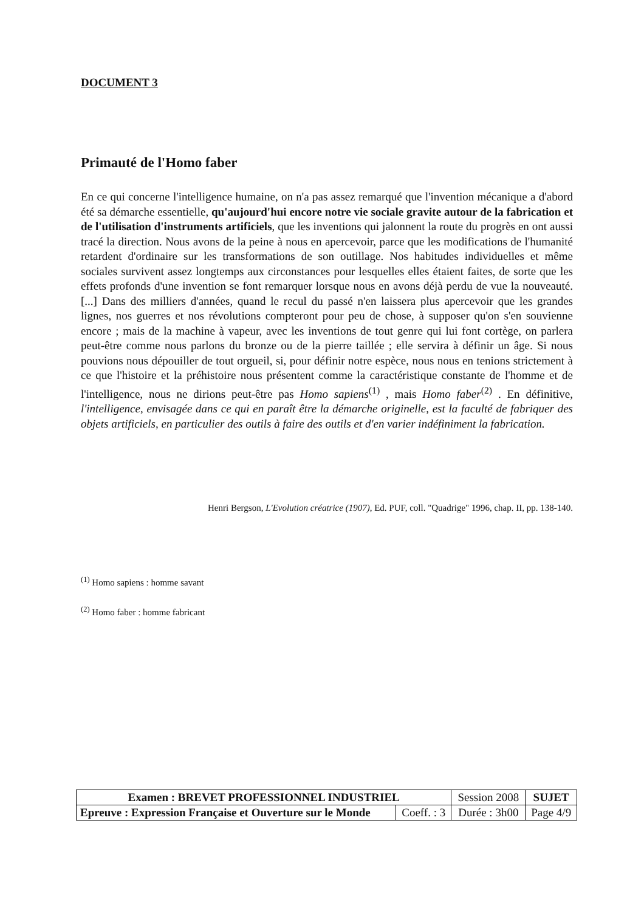DOCUMENT 3
Primauté de l'Homo faber
En ce qui concerne l'intelligence humaine, on n'a pas assez remarqué que l'invention mécanique a d'abord été sa démarche essentielle, qu'aujourd'hui encore notre vie sociale gravite autour de la fabrication et de l'utilisation d'instruments artificiels, que les inventions qui jalonnent la route du progrès en ont aussi tracé la direction. Nous avons de la peine à nous en apercevoir, parce que les modifications de l'humanité retardent d'ordinaire sur les transformations de son outillage. Nos habitudes individuelles et même sociales survivent assez longtemps aux circonstances pour lesquelles elles étaient faites, de sorte que les effets profonds d'une invention se font remarquer lorsque nous en avons déjà perdu de vue la nouveauté. [...] Dans des milliers d'années, quand le recul du passé n'en laissera plus apercevoir que les grandes lignes, nos guerres et nos révolutions compteront pour peu de chose, à supposer qu'on s'en souvienne encore ; mais de la machine à vapeur, avec les inventions de tout genre qui lui font cortège, on parlera peut-être comme nous parlons du bronze ou de la pierre taillée ; elle servira à définir un âge. Si nous pouvions nous dépouiller de tout orgueil, si, pour définir notre espèce, nous nous en tenions strictement à ce que l'histoire et la préhistoire nous présentent comme la caractéristique constante de l'homme et de l'intelligence, nous ne dirions peut-être pas Homo sapiens<sup>(1)</sup> , mais Homo faber<sup>(2)</sup> . En définitive, l'intelligence, envisagée dans ce qui en paraît être la démarche originelle, est la faculté de fabriquer des objets artificiels, en particulier des outils à faire des outils et d'en varier indéfiniment la fabrication.
Henri Bergson, L'Evolution créatrice (1907), Ed. PUF, coll. "Quadrige" 1996, chap. II, pp. 138-140.
<sup>(1)</sup> Homo sapiens : homme savant
<sup>(2)</sup> Homo faber : homme fabricant
| Examen : BREVET PROFESSIONNEL INDUSTRIEL | | Session 2008 | SUJET |
| Epreuve : Expression Française et Ouverture sur le Monde | Coeff. : 3 | Durée : 3h00 | Page 4/9 |